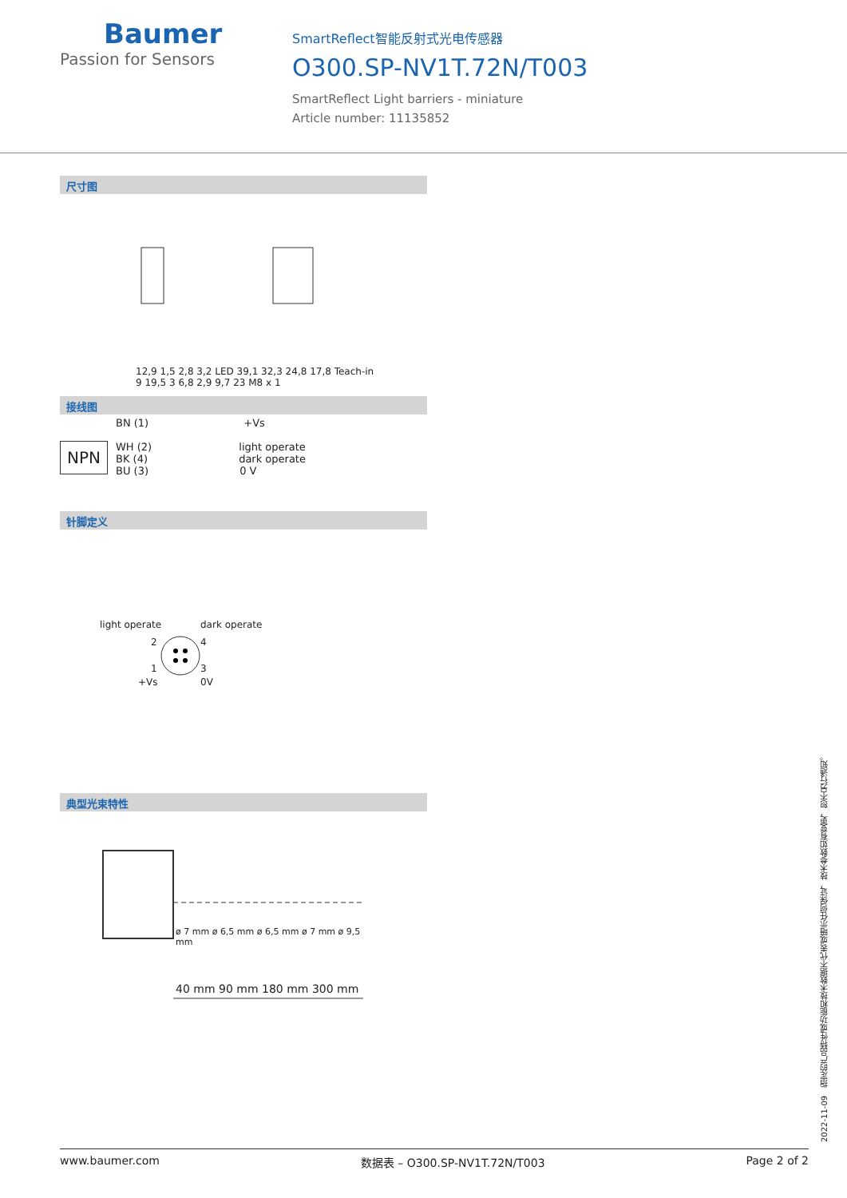Baumer
Passion for Sensors
SmartReflect智能反射式光电传感器
O300.SP-NV1T.72N/T003
SmartReflect Light barriers - miniature
Article number: 11135852
尺寸图
12,9 1,5 2,8 3,2 LED 39,1 32,3 24,8 17,8 Teach-in 9 19,5 3 6,8 2,9 9,7 23 M8 x 1
接线图
NPN
BN (1) +Vs
WH (2) light operate
BK (4) dark operate
BU (3) 0 V
针脚定义
light operate dark operate
2 4
1 3
+Vs 0V
典型光束特性
40 mm 90 mm 180 mm 300 mm
ø 7 mm ø 6,5 mm ø 6,5 mm ø 7 mm ø 9,5 mm
2022-11-09 指定的产品特性或功能和技术数据不代表或暗示任何保证，技术参数如有变更，恕不另行通知。
www.baumer.com 数据表 – O300.SP-NV1T.72N/T003 Page 2 of 2